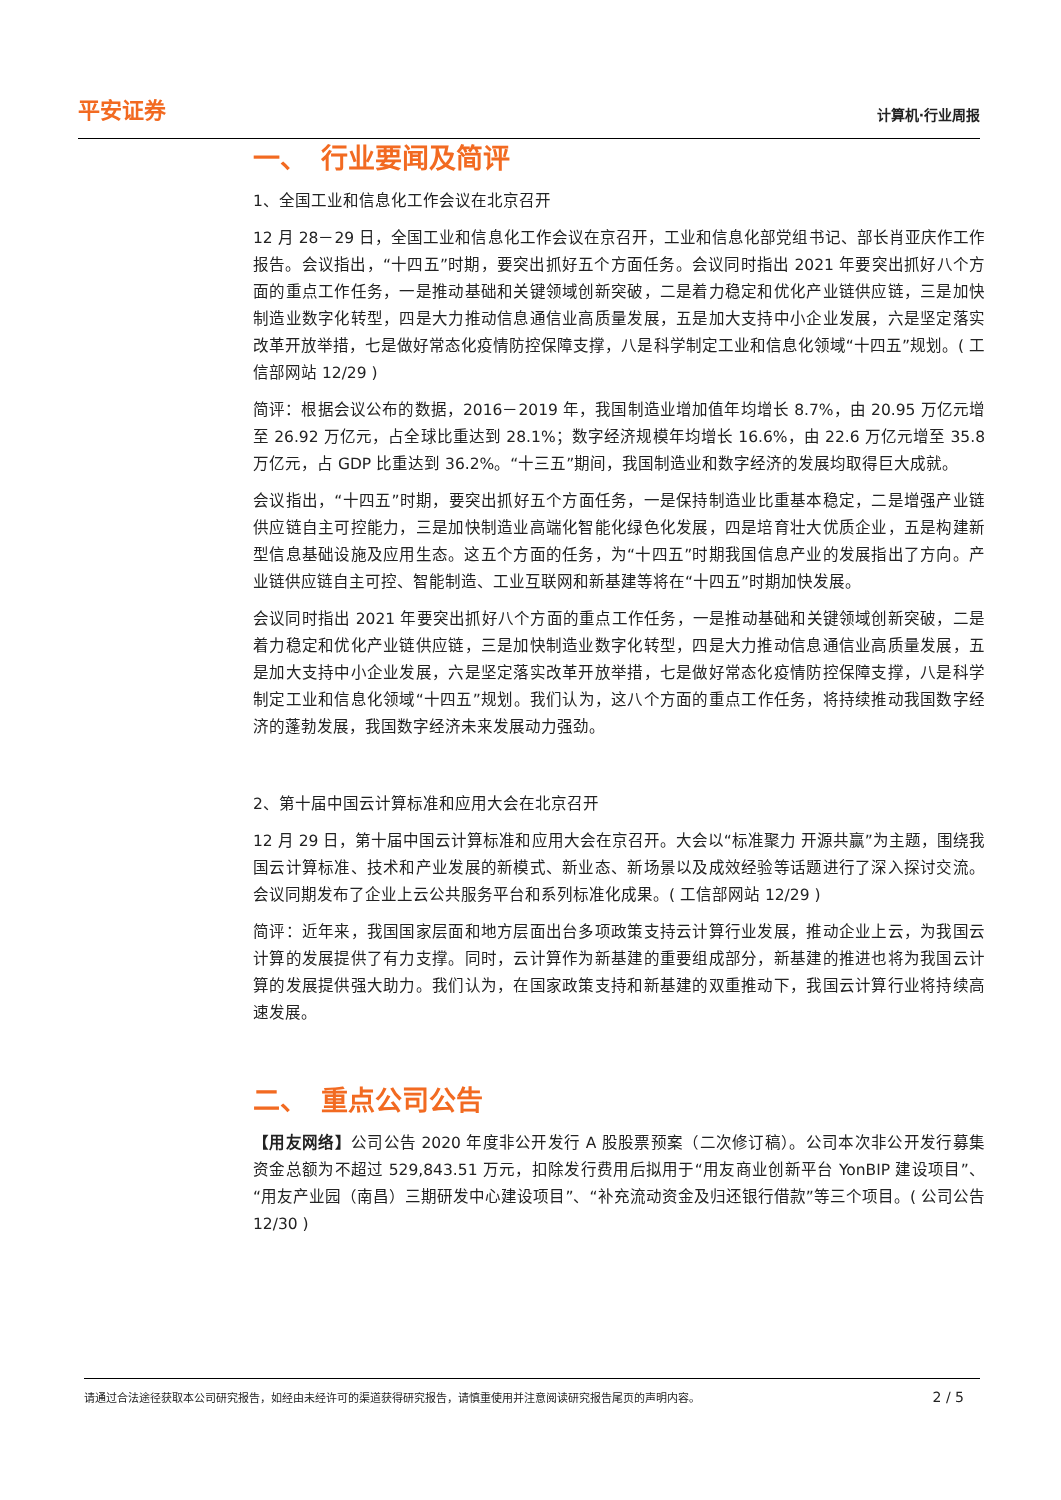平安证券 计算机·行业周报
一、　行业要闻及简评
1、全国工业和信息化工作会议在北京召开
12 月 28－29 日，全国工业和信息化工作会议在京召开，工业和信息化部党组书记、部长肖亚庆作工作报告。会议指出，“十四五”时期，要突出抓好五个方面任务。会议同时指出 2021 年要突出抓好八个方面的重点工作任务，一是推动基础和关键领域创新突破，二是着力稳定和优化产业链供应链，三是加快制造业数字化转型，四是大力推动信息通信业高质量发展，五是加大支持中小企业发展，六是坚定落实改革开放举措，七是做好常态化疫情防控保障支撑，八是科学制定工业和信息化领域“十四五”规划。( 工信部网站 12/29 )
简评：根据会议公布的数据，2016－2019 年，我国制造业增加值年均增长 8.7%，由 20.95 万亿元增至 26.92 万亿元，占全球比重达到 28.1%；数字经济规模年均增长 16.6%，由 22.6 万亿元增至 35.8 万亿元，占 GDP 比重达到 36.2%。“十三五”期间，我国制造业和数字经济的发展均取得巨大成就。
会议指出，“十四五”时期，要突出抓好五个方面任务，一是保持制造业比重基本稳定，二是增强产业链供应链自主可控能力，三是加快制造业高端化智能化绿色化发展，四是培育壮大优质企业，五是构建新型信息基础设施及应用生态。这五个方面的任务，为“十四五”时期我国信息产业的发展指出了方向。产业链供应链自主可控、智能制造、工业互联网和新基建等将在“十四五”时期加快发展。
会议同时指出 2021 年要突出抓好八个方面的重点工作任务，一是推动基础和关键领域创新突破，二是着力稳定和优化产业链供应链，三是加快制造业数字化转型，四是大力推动信息通信业高质量发展，五是加大支持中小企业发展，六是坚定落实改革开放举措，七是做好常态化疫情防控保障支撑，八是科学制定工业和信息化领域“十四五”规划。我们认为，这八个方面的重点工作任务，将持续推动我国数字经济的蓬勃发展，我国数字经济未来发展动力强劲。
2、第十届中国云计算标准和应用大会在北京召开
12 月 29 日，第十届中国云计算标准和应用大会在京召开。大会以“标准聚力 开源共赢”为主题，围绕我国云计算标准、技术和产业发展的新模式、新业态、新场景以及成效经验等话题进行了深入探讨交流。会议同期发布了企业上云公共服务平台和系列标准化成果。( 工信部网站 12/29 )
简评：近年来，我国国家层面和地方层面出台多项政策支持云计算行业发展，推动企业上云，为我国云计算的发展提供了有力支撑。同时，云计算作为新基建的重要组成部分，新基建的推进也将为我国云计算的发展提供强大助力。我们认为，在国家政策支持和新基建的双重推动下，我国云计算行业将持续高速发展。
二、　重点公司公告
【用友网络】公司公告 2020 年度非公开发行 A 股股票预案（二次修订稿）。公司本次非公开发行募集资金总额为不超过 529,843.51 万元，扣除发行费用后拟用于“用友商业创新平台 YonBIP 建设项目”、“用友产业园（南昌）三期研发中心建设项目”、“补充流动资金及归还银行借款”等三个项目。( 公司公告 12/30 )
请通过合法途径获取本公司研究报告，如经由未经许可的渠道获得研究报告，请慎重使用并注意阅读研究报告尾页的声明内容。 2 / 5